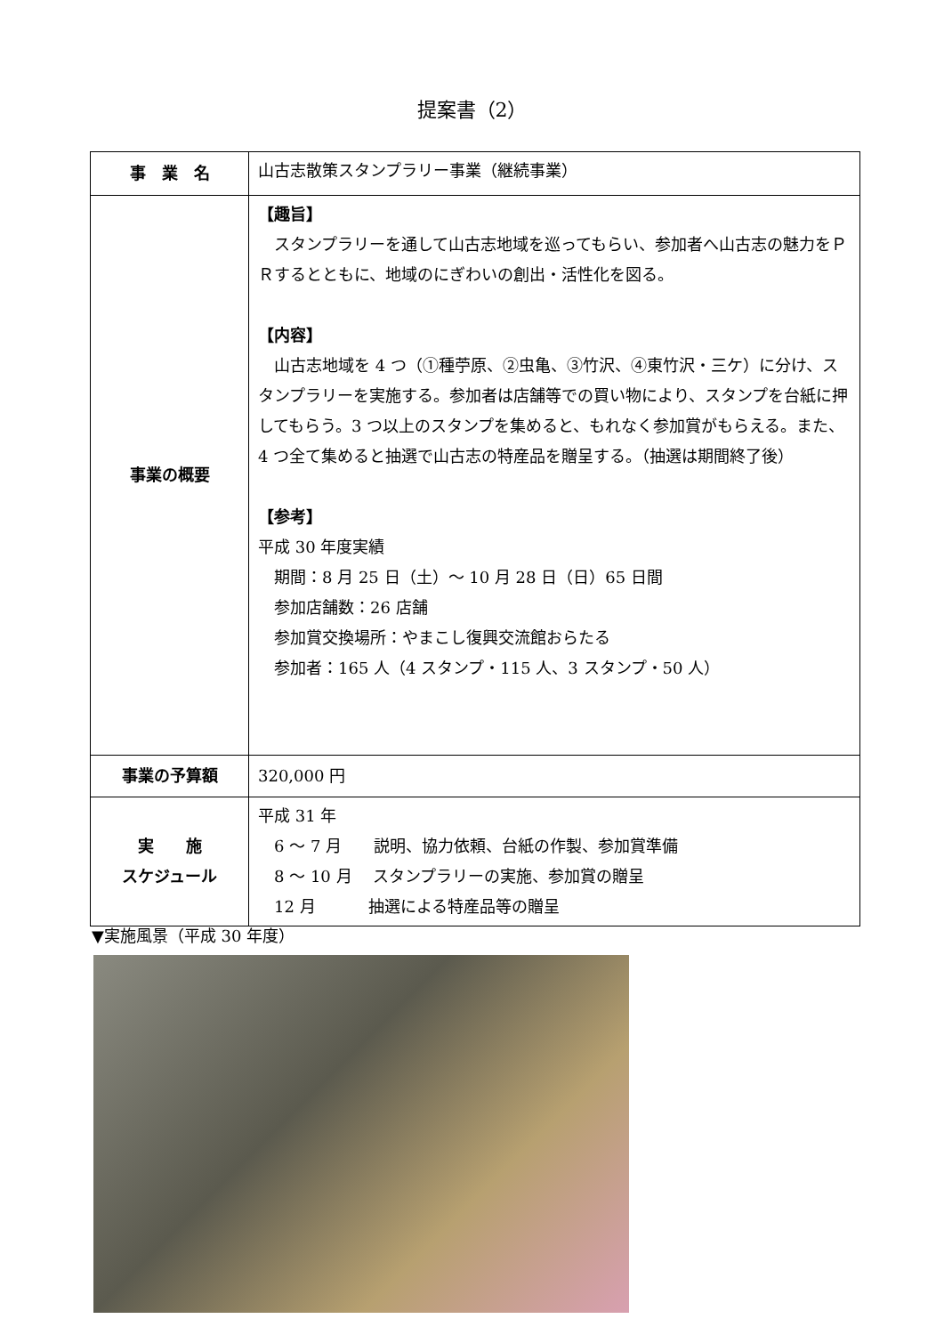提案書（2）
| 事 業 名 | 山古志散策スタンプラリー事業（継続事業） |
| 事業の概要 | 【趣旨】 スタンプラリーを通して山古志地域を巡ってもらい、参加者へ山古志の魅力をＰＲするとともに、地域のにぎわいの創出・活性化を図る。 【内容】 山古志地域を 4 つ（①種苧原、②虫亀、③竹沢、④東竹沢・三ケ）に分け、スタンプラリーを実施する。参加者は店舗等での買い物により、スタンプを台紙に押してもらう。3 つ以上のスタンプを集めると、もれなく参加賞がもらえる。また、4 つ全て集めると抽選で山古志の特産品を贈呈する。（抽選は期間終了後） 【参考】 平成 30 年度実績 期間：8 月 25 日（土）～ 10 月 28 日（日）65 日間 参加店舗数：26 店舗 参加賞交換場所：やまこし復興交流館おらたる 参加者：165 人（4 スタンプ・115 人、3 スタンプ・50 人） |
| 事業の予算額 | 320,000 円 |
| 実 施 スケジュール | 平成 31 年 6 ～ 7 月 説明、協力依頼、台紙の作製、参加賞準備 8 ～ 10 月 スタンプラリーの実施、参加賞の贈呈 12 月 抽選による特産品等の贈呈 |
▼実施風景（平成 30 年度）